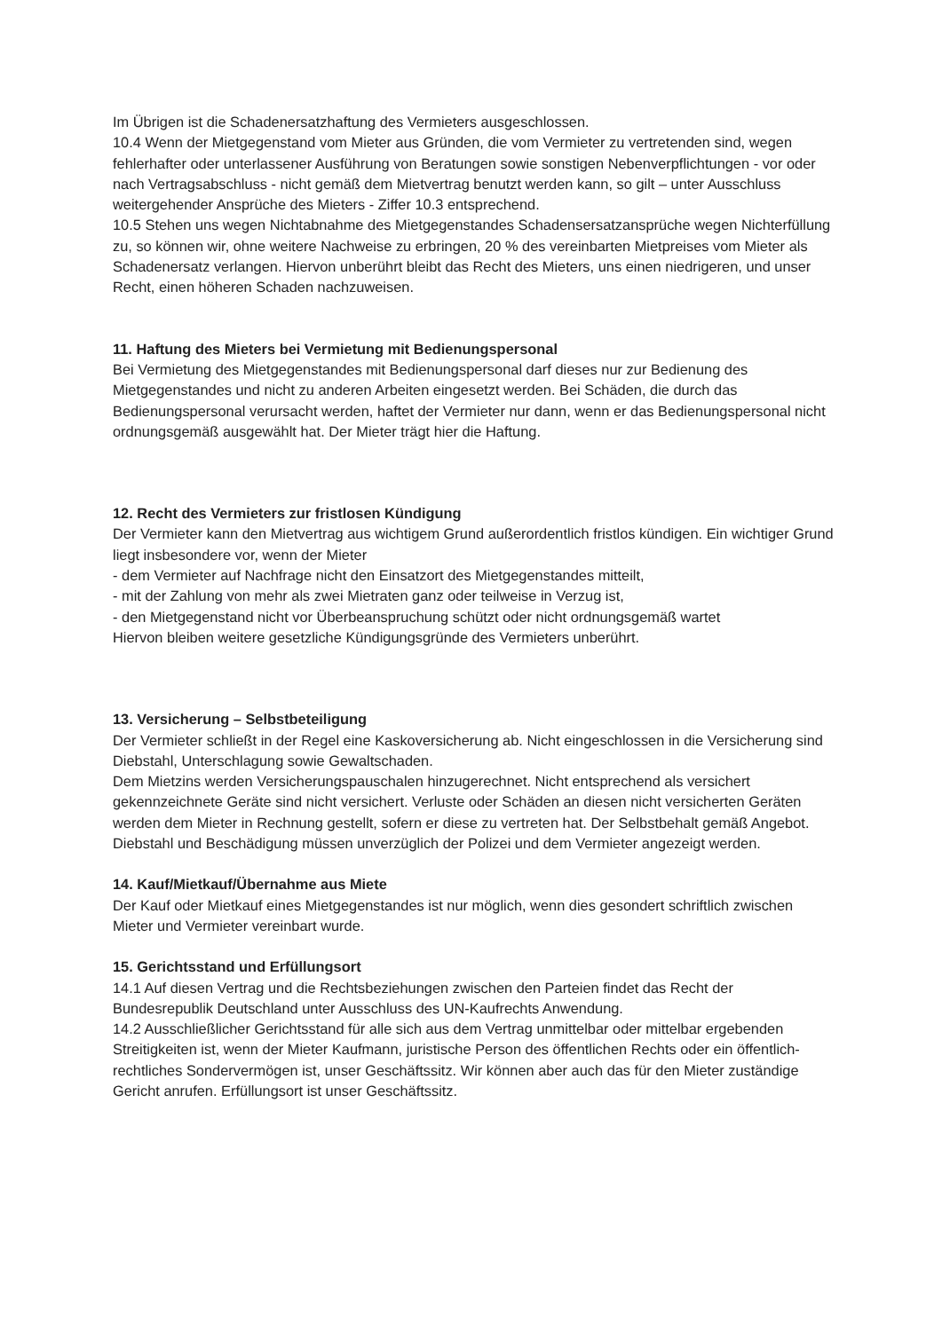Im Übrigen ist die Schadenersatzhaftung des Vermieters ausgeschlossen.
10.4 Wenn der Mietgegenstand vom Mieter aus Gründen, die vom Vermieter zu vertretenden sind, wegen fehlerhafter oder unterlassener Ausführung von Beratungen sowie sonstigen Nebenverpflichtungen - vor oder nach Vertragsabschluss - nicht gemäß dem Mietvertrag benutzt werden kann, so gilt – unter Ausschluss weitergehender Ansprüche des Mieters - Ziffer 10.3 entsprechend.
10.5 Stehen uns wegen Nichtabnahme des Mietgegenstandes Schadensersatzansprüche wegen Nichterfüllung zu, so können wir, ohne weitere Nachweise zu erbringen, 20 % des vereinbarten Mietpreises vom Mieter als Schadenersatz verlangen. Hiervon unberührt bleibt das Recht des Mieters, uns einen niedrigeren, und unser Recht, einen höheren Schaden nachzuweisen.
11. Haftung des Mieters bei Vermietung mit Bedienungspersonal
Bei Vermietung des Mietgegenstandes mit Bedienungspersonal darf dieses nur zur Bedienung des Mietgegenstandes und nicht zu anderen Arbeiten eingesetzt werden. Bei Schäden, die durch das Bedienungspersonal verursacht werden, haftet der Vermieter nur dann, wenn er das Bedienungspersonal nicht ordnungsgemäß ausgewählt hat. Der Mieter trägt hier die Haftung.
12. Recht des Vermieters zur fristlosen Kündigung
Der Vermieter kann den Mietvertrag aus wichtigem Grund außerordentlich fristlos kündigen. Ein wichtiger Grund liegt insbesondere vor, wenn der Mieter
- dem Vermieter auf Nachfrage nicht den Einsatzort des Mietgegenstandes mitteilt,
- mit der Zahlung von mehr als zwei Mietraten ganz oder teilweise in Verzug ist,
- den Mietgegenstand nicht vor Überbeanspruchung schützt oder nicht ordnungsgemäß wartet
Hiervon bleiben weitere gesetzliche Kündigungsgründe des Vermieters unberührt.
13. Versicherung – Selbstbeteiligung
Der Vermieter schließt in der Regel eine Kaskoversicherung ab. Nicht eingeschlossen in die Versicherung sind Diebstahl, Unterschlagung sowie Gewaltschaden.
Dem Mietzins werden Versicherungspauschalen hinzugerechnet. Nicht entsprechend als versichert gekennzeichnete Geräte sind nicht versichert. Verluste oder Schäden an diesen nicht versicherten Geräten werden dem Mieter in Rechnung gestellt, sofern er diese zu vertreten hat. Der Selbstbehalt gemäß Angebot.
Diebstahl und Beschädigung müssen unverzüglich der Polizei und dem Vermieter angezeigt werden.
14. Kauf/Mietkauf/Übernahme aus Miete
Der Kauf oder Mietkauf eines Mietgegenstandes ist nur möglich, wenn dies gesondert schriftlich zwischen Mieter und Vermieter vereinbart wurde.
15. Gerichtsstand und Erfüllungsort
14.1 Auf diesen Vertrag und die Rechtsbeziehungen zwischen den Parteien findet das Recht der Bundesrepublik Deutschland unter Ausschluss des UN-Kaufrechts Anwendung.
14.2 Ausschließlicher Gerichtsstand für alle sich aus dem Vertrag unmittelbar oder mittelbar ergebenden Streitigkeiten ist, wenn der Mieter Kaufmann, juristische Person des öffentlichen Rechts oder ein öffentlich-rechtliches Sondervermögen ist, unser Geschäftssitz. Wir können aber auch das für den Mieter zuständige Gericht anrufen. Erfüllungsort ist unser Geschäftssitz.